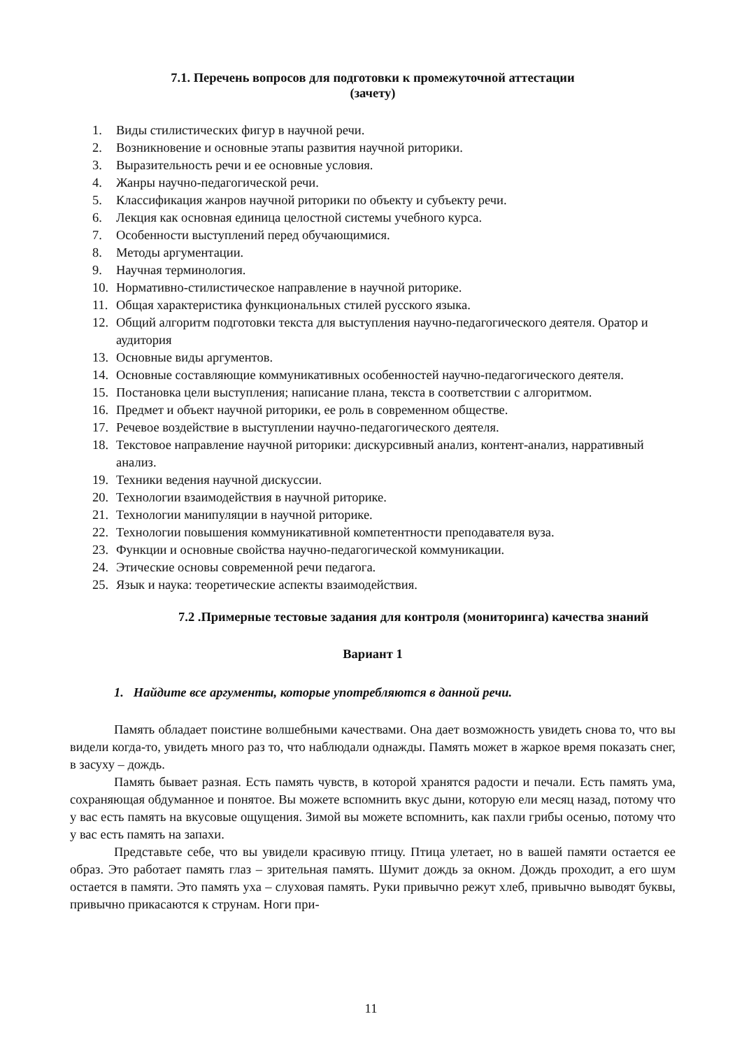7.1. Перечень вопросов для подготовки к промежуточной аттестации
(зачету)
1. Виды стилистических фигур в научной речи.
2. Возникновение и основные этапы развития научной риторики.
3. Выразительность речи и ее основные условия.
4. Жанры научно-педагогической речи.
5. Классификация жанров научной риторики по объекту и субъекту речи.
6. Лекция как основная единица целостной системы учебного курса.
7. Особенности выступлений перед обучающимися.
8. Методы аргументации.
9. Научная терминология.
10. Нормативно-стилистическое направление в научной риторике.
11. Общая характеристика функциональных стилей русского языка.
12. Общий алгоритм подготовки текста для выступления научно-педагогического деятеля. Оратор и аудитория
13. Основные виды аргументов.
14. Основные составляющие коммуникативных особенностей научно-педагогического деятеля.
15. Постановка цели выступления; написание плана, текста в соответствии с алгоритмом.
16. Предмет и объект научной риторики, ее роль в современном обществе.
17. Речевое воздействие в выступлении научно-педагогического деятеля.
18. Текстовое направление научной риторики: дискурсивный анализ, контент-анализ, нарративный анализ.
19. Техники ведения научной дискуссии.
20. Технологии взаимодействия в научной риторике.
21. Технологии манипуляции в научной риторике.
22. Технологии повышения коммуникативной компетентности преподавателя вуза.
23. Функции и основные свойства научно-педагогической коммуникации.
24. Этические основы современной речи педагога.
25. Язык и наука: теоретические аспекты взаимодействия.
7.2 .Примерные тестовые задания для контроля (мониторинга) качества знаний
Вариант 1
1. Найдите все аргументы, которые употребляются в данной речи.
Память обладает поистине волшебными качествами. Она дает возможность увидеть снова то, что вы видели когда-то, увидеть много раз то, что наблюдали однажды. Память может в жаркое время показать снег, в засуху – дождь.
Память бывает разная. Есть память чувств, в которой хранятся радости и печали. Есть память ума, сохраняющая обдуманное и понятое. Вы можете вспомнить вкус дыни, которую ели месяц назад, потому что у вас есть память на вкусовые ощущения. Зимой вы можете вспомнить, как пахли грибы осенью, потому что у вас есть память на запахи.
Представьте себе, что вы увидели красивую птицу. Птица улетает, но в вашей памяти остается ее образ. Это работает память глаз – зрительная память. Шумит дождь за окном. Дождь проходит, а его шум остается в памяти. Это память уха – слуховая память. Руки привычно режут хлеб, привычно выводят буквы, привычно прикасаются к струнам. Ноги при-
11